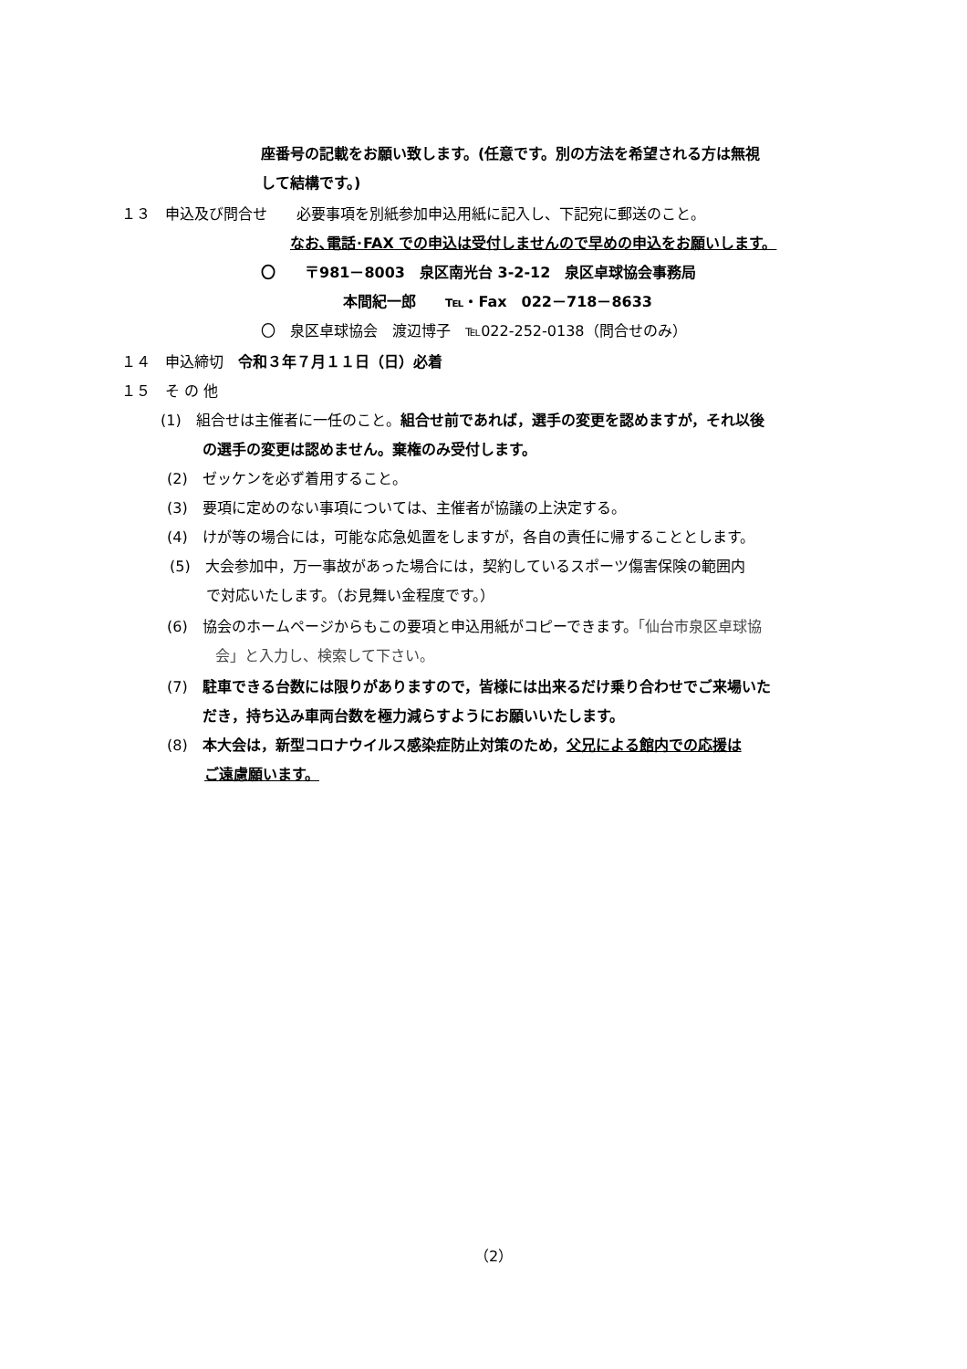座番号の記載をお願い致します。(任意です。別の方法を希望される方は無視
して結構です。)
１３　申込及び問合せ　　必要事項を別紙参加申込用紙に記入し、下記宛に郵送のこと。
なお､電話･FAX での申込は受付しませんので早めの申込をお願いします。
〇　　〒981－8003　泉区南光台 3-2-12　泉区卓球協会事務局
本間紀一郎　　℡・Fax　022－718－8633
〇　泉区卓球協会　渡辺博子　℡022-252-0138（問合せのみ）
１４　申込締切　令和３年７月１１日（日）必着
１５　そ の 他
(1)　組合せは主催者に一任のこと。組合せ前であれば，選手の変更を認めますが，それ以後
の選手の変更は認めません。棄権のみ受付します。
(2)　ゼッケンを必ず着用すること。
(3)　要項に定めのない事項については、主催者が協議の上決定する。
(4)　けが等の場合には，可能な応急処置をしますが，各自の責任に帰することとします。
(5)　大会参加中，万一事故があった場合には，契約しているスポーツ傷害保険の範囲内
で対応いたします。（お見舞い金程度です。）
(6)　協会のホームページからもこの要項と申込用紙がコピーできます。「仙台市泉区卓球協
会」と入力し、検索して下さい。
(7)　駐車できる台数には限りがありますので，皆様には出来るだけ乗り合わせでご来場いた
だき，持ち込み車両台数を極力減らすようにお願いいたします。
(8)　本大会は，新型コロナウイルス感染症防止対策のため，父兄による館内での応援は
ご遠慮願います。
（2）